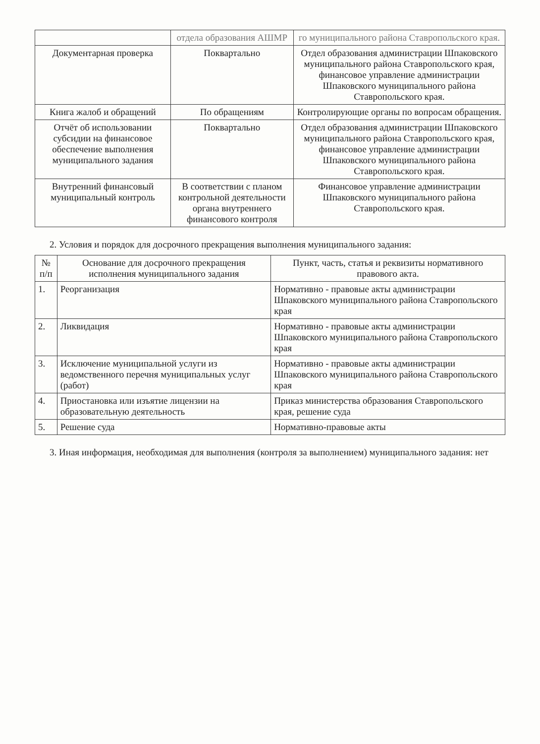| | отдела образования АШМР | го муниципального района Ставропольского края. |
| Документарная проверка | Поквартально | Отдел образования администрации Шпаковского муниципального района Ставропольского края, финансовое управление администрации Шпаковского муниципального района Ставропольского края. |
| Книга жалоб и обращений | По обращениям | Контролирующие органы по вопросам обращения. |
| Отчёт об использовании субсидии на финансовое обеспечение выполнения муниципального задания | Поквартально | Отдел образования администрации Шпаковского муниципального района Ставропольского края, финансовое управление администрации Шпаковского муниципального района Ставропольского края. |
| Внутренний финансовый муниципальный контроль | В соответствии с планом контрольной деятельности органа внутреннего финансового контроля | Финансовое управление администрации Шпаковского муниципального района Ставропольского края. |
2. Условия и порядок для досрочного прекращения выполнения муниципального задания:
| № п/п | Основание для досрочного прекращения исполнения муниципального задания | Пункт, часть, статья и реквизиты нормативного правового акта. |
| --- | --- | --- |
| 1. | Реорганизация | Нормативно - правовые акты администрации Шпаковского муниципального района Ставропольского края |
| 2. | Ликвидация | Нормативно - правовые акты администрации Шпаковского муниципального района Ставропольского края |
| 3. | Исключение муниципальной услуги из ведомственного перечня муниципальных услуг (работ) | Нормативно - правовые акты администрации Шпаковского муниципального района Ставропольского края |
| 4. | Приостановка или изъятие лицензии на образовательную деятельность | Приказ министерства образования Ставропольского края, решение суда |
| 5. | Решение суда | Нормативно-правовые акты |
3. Иная информация, необходимая для выполнения (контроля за выполнением) муниципального задания: нет